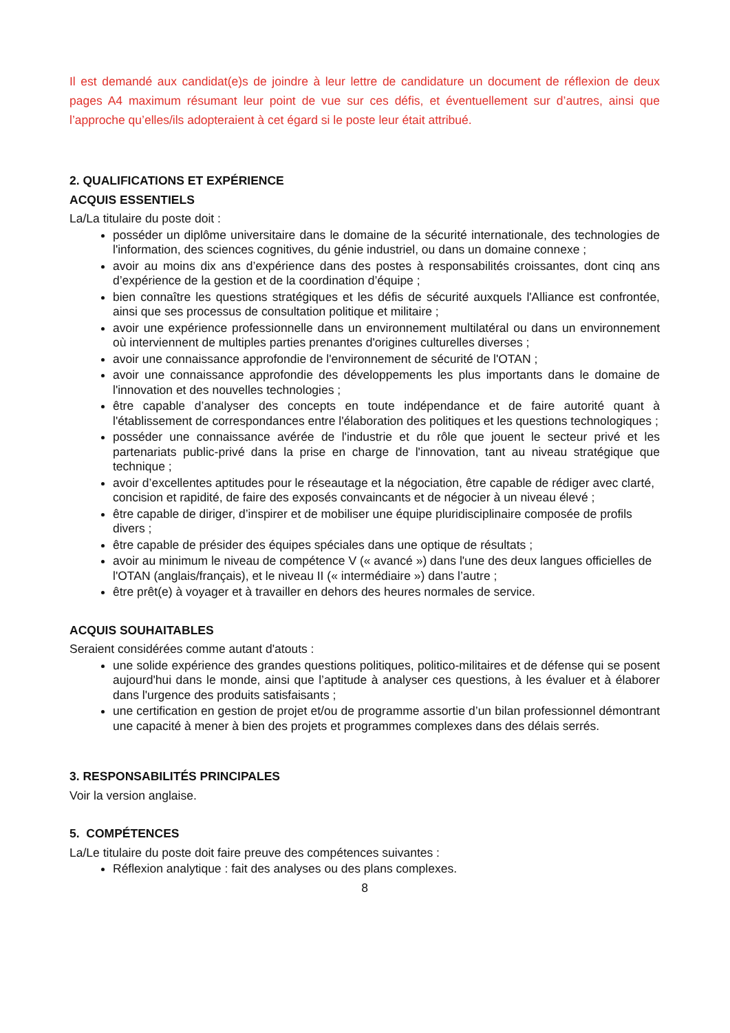Il est demandé aux candidat(e)s de joindre à leur lettre de candidature un document de réflexion de deux pages A4 maximum résumant leur point de vue sur ces défis, et éventuellement sur d’autres, ainsi que l’approche qu’elles/ils adopteraient à cet égard si le poste leur était attribué.
2. QUALIFICATIONS ET EXPÉRIENCE
ACQUIS ESSENTIELS
La/La titulaire du poste doit :
posséder un diplôme universitaire dans le domaine de la sécurité internationale, des technologies de l'information, des sciences cognitives, du génie industriel, ou dans un domaine connexe ;
avoir au moins dix ans d’expérience dans des postes à responsabilités croissantes, dont cinq ans d’expérience de la gestion et de la coordination d’équipe ;
bien connaître les questions stratégiques et les défis de sécurité auxquels l'Alliance est confrontée, ainsi que ses processus de consultation politique et militaire ;
avoir une expérience professionnelle dans un environnement multilatéral ou dans un environnement où interviennent de multiples parties prenantes d'origines culturelles diverses ;
avoir une connaissance approfondie de l'environnement de sécurité de l'OTAN ;
avoir une connaissance approfondie des développements les plus importants dans le domaine de l'innovation et des nouvelles technologies ;
être capable d’analyser des concepts en toute indépendance et de faire autorité quant à l'établissement de correspondances entre l'élaboration des politiques et les questions technologiques ;
posséder une connaissance avérée de l'industrie et du rôle que jouent le secteur privé et les partenariats public-privé dans la prise en charge de l'innovation, tant au niveau stratégique que technique ;
avoir d’excellentes aptitudes pour le réseautage et la négociation, être capable de rédiger avec clarté, concision et rapidité, de faire des exposés convaincants et de négocier à un niveau élevé ;
être capable de diriger, d’inspirer et de mobiliser une équipe pluridisciplinaire composée de profils divers ;
être capable de présider des équipes spéciales dans une optique de résultats ;
avoir au minimum le niveau de compétence V (« avancé ») dans l'une des deux langues officielles de l'OTAN (anglais/français), et le niveau II (« intermédiaire ») dans l’autre ;
être prêt(e) à voyager et à travailler en dehors des heures normales de service.
ACQUIS SOUHAITABLES
Seraient considérées comme autant d'atouts :
une solide expérience des grandes questions politiques, politico-militaires et de défense qui se posent aujourd'hui dans le monde, ainsi que l’aptitude à analyser ces questions, à les évaluer et à élaborer dans l'urgence des produits satisfaisants ;
une certification en gestion de projet et/ou de programme assortie d’un bilan professionnel démontrant une capacité à mener à bien des projets et programmes complexes dans des délais serrés.
3. RESPONSABILITÉS PRINCIPALES
Voir la version anglaise.
5. COMPÉTENCES
La/Le titulaire du poste doit faire preuve des compétences suivantes :
Réflexion analytique : fait des analyses ou des plans complexes.
8